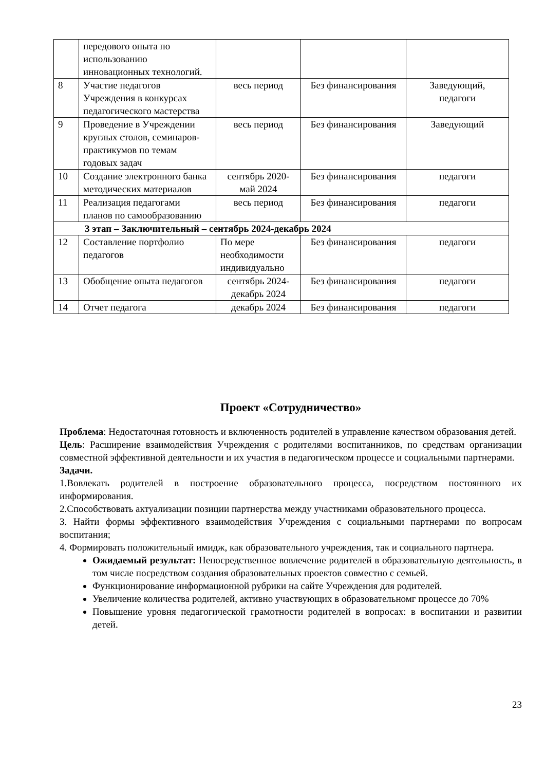| | передового опыта по использованию инновационных технологий. | | | |
| 8 | Участие педагогов Учреждения в конкурсах педагогического мастерства | весь период | Без финансирования | Заведующий, педагоги |
| 9 | Проведение в Учреждении круглых столов, семинаров-практикумов по темам годовых задач | весь период | Без финансирования | Заведующий |
| 10 | Создание электронного банка методических материалов | сентябрь 2020-май 2024 | Без финансирования | педагоги |
| 11 | Реализация педагогами планов по самообразованию | весь период | Без финансирования | педагоги |
| 3 этап – Заключительный – сентябрь 2024-декабрь 2024 | | | | |
| 12 | Составление портфолио педагогов | По мере необходимости индивидуально | Без финансирования | педагоги |
| 13 | Обобщение опыта педагогов | сентябрь 2024-декабрь 2024 | Без финансирования | педагоги |
| 14 | Отчет педагога | декабрь 2024 | Без финансирования | педагоги |
Проект «Сотрудничество»
Проблема: Недостаточная готовность и включенность родителей в управление качеством образования детей.
Цель: Расширение взаимодействия Учреждения с родителями воспитанников, по средствам организации совместной эффективной деятельности и их участия в педагогическом процессе и социальными партнерами.
Задачи.
1.Вовлекать родителей в построение образовательного процесса, посредством постоянного их информирования.
2.Способствовать актуализации позиции партнерства между участниками образовательного процесса.
3. Найти формы эффективного взаимодействия Учреждения с социальными партнерами по вопросам воспитания;
4. Формировать положительный имидж, как образовательного учреждения, так и социального партнера.
Ожидаемый результат: Непосредственное вовлечение родителей в образовательную деятельность, в том числе посредством создания образовательных проектов совместно с семьей.
Функционирование информационной рубрики на сайте Учреждения для родителей.
Увеличение количества родителей, активно участвующих в образовательномг процессе до 70%
Повышение уровня педагогической грамотности родителей в вопросах: в воспитании и развитии детей.
23